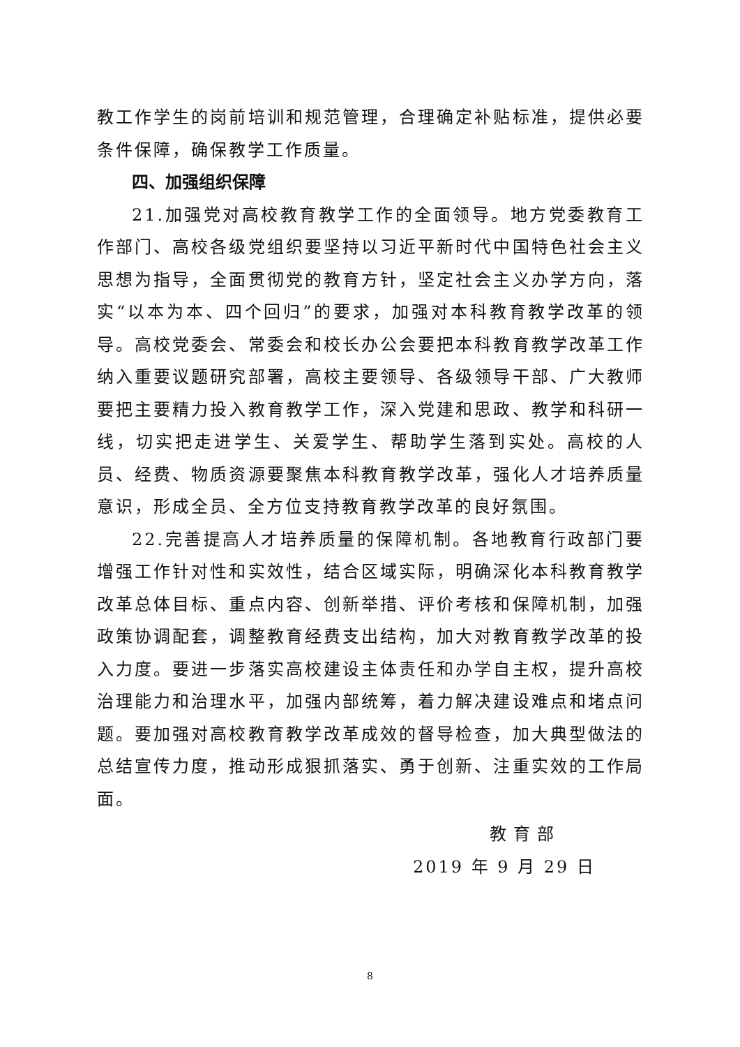教工作学生的岗前培训和规范管理，合理确定补贴标准，提供必要条件保障，确保教学工作质量。
四、加强组织保障
21.加强党对高校教育教学工作的全面领导。地方党委教育工作部门、高校各级党组织要坚持以习近平新时代中国特色社会主义思想为指导，全面贯彻党的教育方针，坚定社会主义办学方向，落实“以本为本、四个回归”的要求，加强对本科教育教学改革的领导。高校党委会、常委会和校长办公会要把本科教育教学改革工作纳入重要议题研究部署，高校主要领导、各级领导干部、广大教师要把主要精力投入教育教学工作，深入党建和思政、教学和科研一线，切实把走进学生、关爱学生、帮助学生落到实处。高校的人员、经费、物质资源要聚焦本科教育教学改革，强化人才培养质量意识，形成全员、全方位支持教育教学改革的良好氛围。
22.完善提高人才培养质量的保障机制。各地教育行政部门要增强工作针对性和实效性，结合区域实际，明确深化本科教育教学改革总体目标、重点内容、创新举措、评价考核和保障机制，加强政策协调配套，调整教育经费支出结构，加大对教育教学改革的投入力度。要进一步落实高校建设主体责任和办学自主权，提升高校治理能力和治理水平，加强内部统筹，着力解决建设难点和堵点问题。要加强对高校教育教学改革成效的督导检查，加大典型做法的总结宣传力度，推动形成狠抓落实、勇于创新、注重实效的工作局面。
教育部
2019 年 9 月 29 日
8